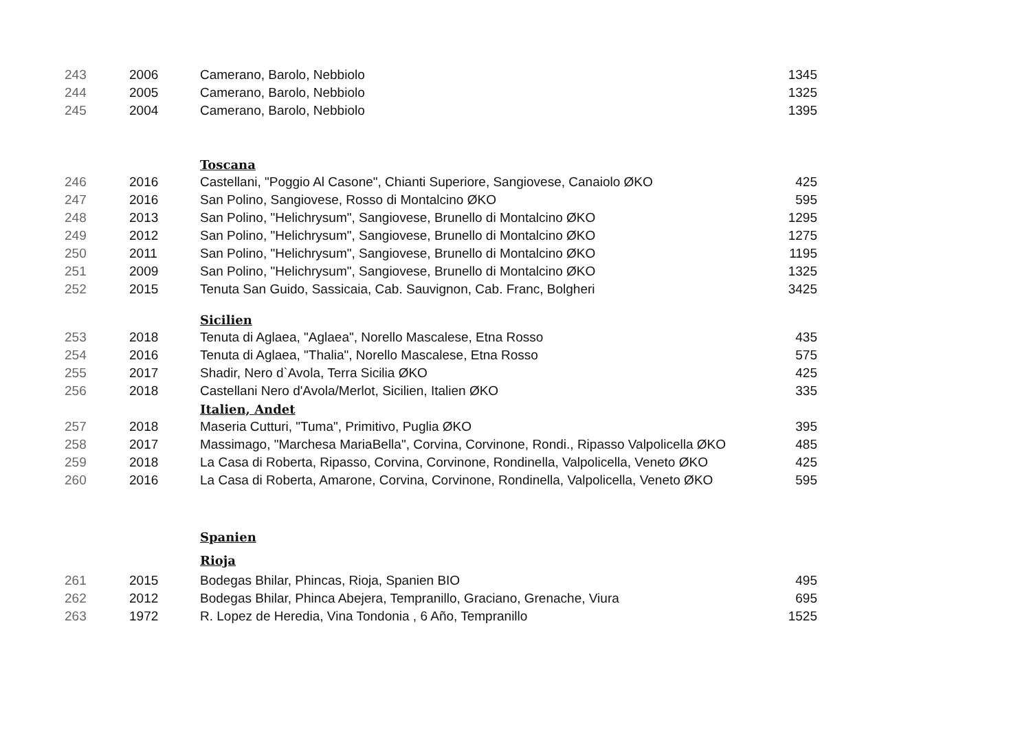| 243 | 2006 | Camerano, Barolo, Nebbiolo | 1345 |
| 244 | 2005 | Camerano, Barolo, Nebbiolo | 1325 |
| 245 | 2004 | Camerano, Barolo, Nebbiolo | 1395 |
| | | Toscana | |
| 246 | 2016 | Castellani, "Poggio Al Casone", Chianti Superiore, Sangiovese, Canaiolo ØKO | 425 |
| 247 | 2016 | San Polino, Sangiovese, Rosso di Montalcino ØKO | 595 |
| 248 | 2013 | San Polino, "Helichrysum", Sangiovese, Brunello di Montalcino ØKO | 1295 |
| 249 | 2012 | San Polino, "Helichrysum", Sangiovese, Brunello di Montalcino ØKO | 1275 |
| 250 | 2011 | San Polino, "Helichrysum", Sangiovese, Brunello di Montalcino ØKO | 1195 |
| 251 | 2009 | San Polino, "Helichrysum", Sangiovese, Brunello di Montalcino ØKO | 1325 |
| 252 | 2015 | Tenuta San Guido, Sassicaia, Cab. Sauvignon, Cab. Franc, Bolgheri | 3425 |
| | | Sicilien | |
| 253 | 2018 | Tenuta di Aglaea, "Aglaea", Norello Mascalese, Etna Rosso | 435 |
| 254 | 2016 | Tenuta di Aglaea, "Thalia", Norello Mascalese, Etna Rosso | 575 |
| 255 | 2017 | Shadir, Nero d`Avola, Terra Sicilia ØKO | 425 |
| 256 | 2018 | Castellani Nero d'Avola/Merlot, Sicilien, Italien ØKO | 335 |
| | | Italien, Andet | |
| 257 | 2018 | Maseria Cutturi, "Tuma", Primitivo, Puglia ØKO | 395 |
| 258 | 2017 | Massimago, "Marchesa MariaBella", Corvina, Corvinone, Rondi., Ripasso Valpolicella ØKO | 485 |
| 259 | 2018 | La Casa di Roberta, Ripasso, Corvina, Corvinone, Rondinella, Valpolicella, Veneto ØKO | 425 |
| 260 | 2016 | La Casa di Roberta, Amarone, Corvina, Corvinone, Rondinella, Valpolicella, Veneto ØKO | 595 |
| | | Spanien | |
| | | Rioja | |
| 261 | 2015 | Bodegas Bhilar, Phincas, Rioja, Spanien BIO | 495 |
| 262 | 2012 | Bodegas Bhilar, Phinca Abejera, Tempranillo, Graciano, Grenache, Viura | 695 |
| 263 | 1972 | R. Lopez de Heredia, Vina Tondonia , 6 Año, Tempranillo | 1525 |